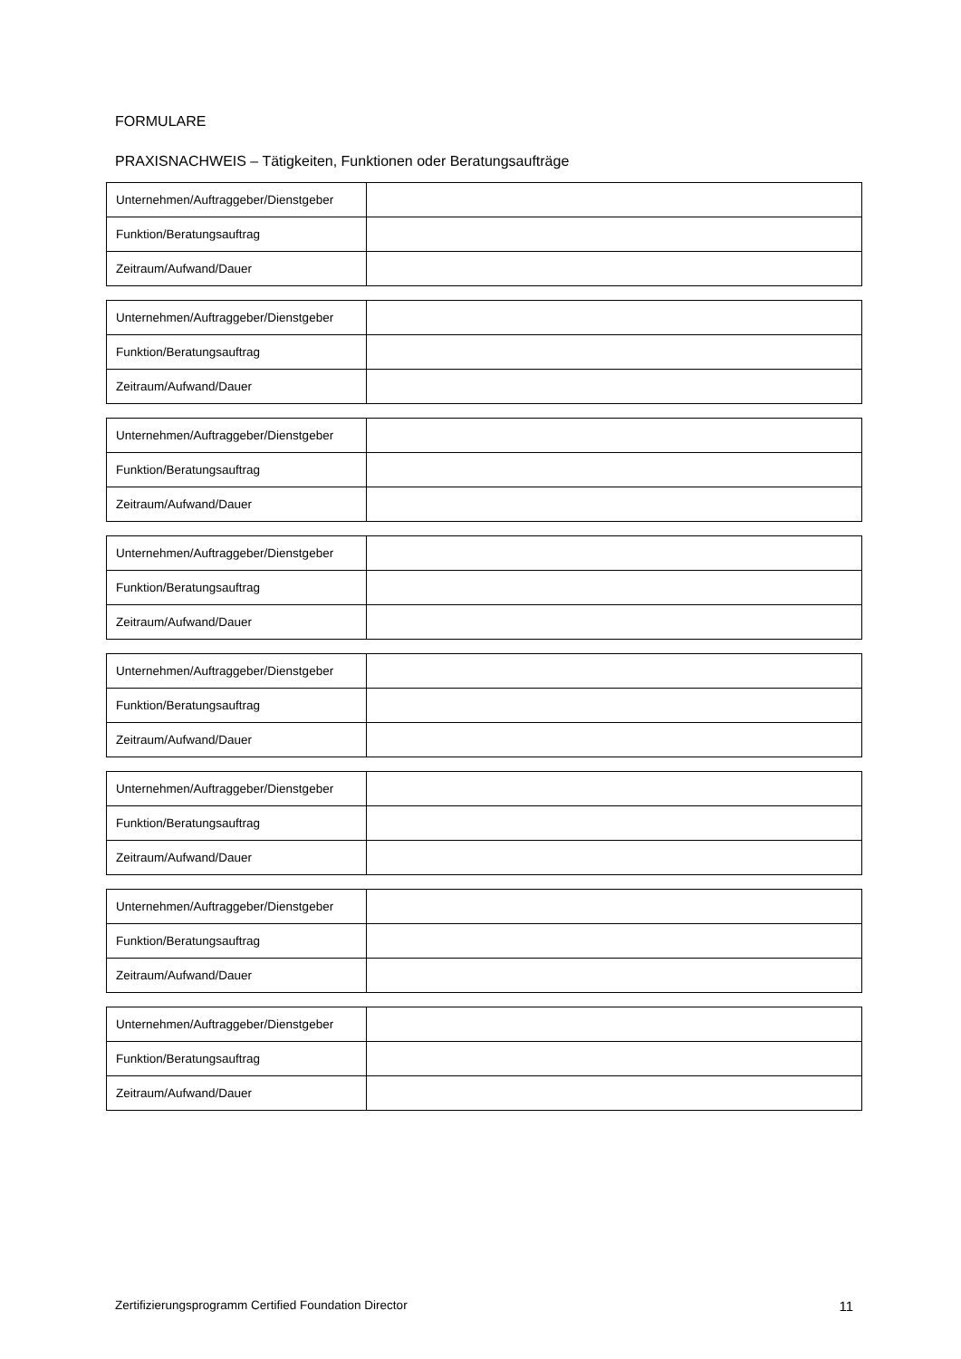FORMULARE
PRAXISNACHWEIS – Tätigkeiten, Funktionen oder Beratungsaufträge
| Unternehmen/Auftraggeber/Dienstgeber | |
| Funktion/Beratungsauftrag | |
| Zeitraum/Aufwand/Dauer | |
| Unternehmen/Auftraggeber/Dienstgeber | |
| Funktion/Beratungsauftrag | |
| Zeitraum/Aufwand/Dauer | |
| Unternehmen/Auftraggeber/Dienstgeber | |
| Funktion/Beratungsauftrag | |
| Zeitraum/Aufwand/Dauer | |
| Unternehmen/Auftraggeber/Dienstgeber | |
| Funktion/Beratungsauftrag | |
| Zeitraum/Aufwand/Dauer | |
| Unternehmen/Auftraggeber/Dienstgeber | |
| Funktion/Beratungsauftrag | |
| Zeitraum/Aufwand/Dauer | |
| Unternehmen/Auftraggeber/Dienstgeber | |
| Funktion/Beratungsauftrag | |
| Zeitraum/Aufwand/Dauer | |
| Unternehmen/Auftraggeber/Dienstgeber | |
| Funktion/Beratungsauftrag | |
| Zeitraum/Aufwand/Dauer | |
| Unternehmen/Auftraggeber/Dienstgeber | |
| Funktion/Beratungsauftrag | |
| Zeitraum/Aufwand/Dauer | |
Zertifizierungsprogramm Certified Foundation Director 11